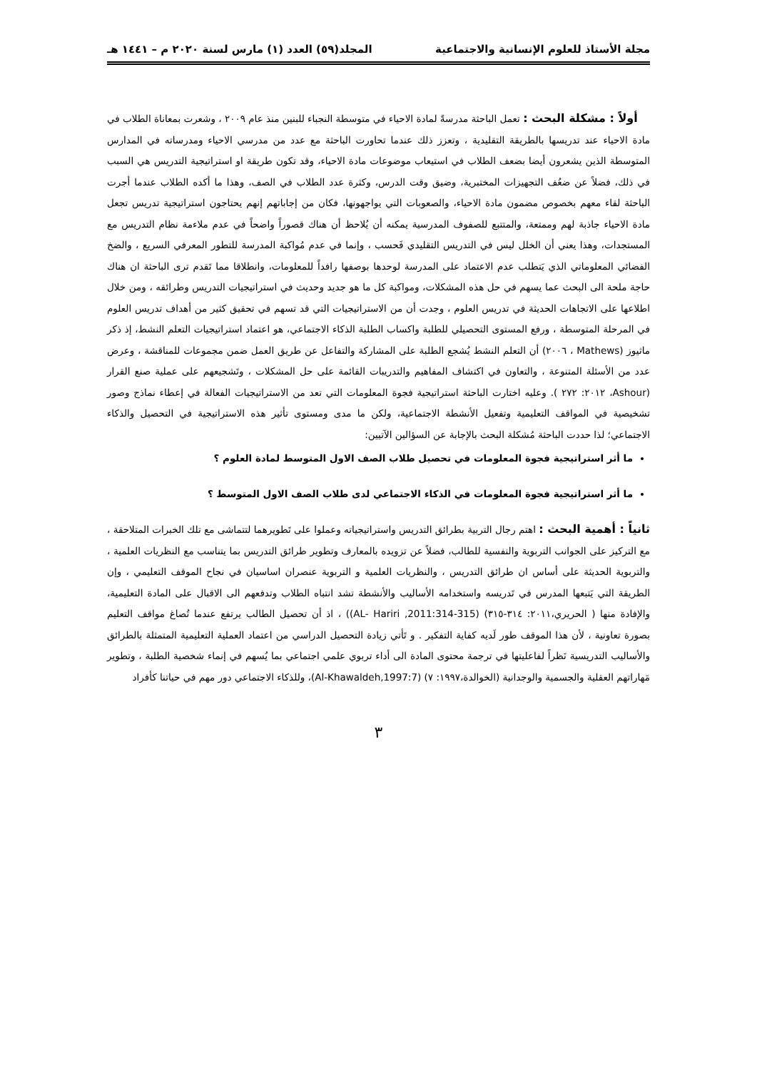مجلة الأستاذ للعلوم الإنسانية والاجتماعية المجلد(٥٩) العدد (١) مارس لسنة ٢٠٢٠ م – ١٤٤١ هـ
أولاً : مشكلة البحث : تعمل الباحثة مدرسةً لمادة الاحياء في متوسطة النجباء للبنين منذ عام ٢٠٠٩ ، وشعرت بمعاناة الطلاب في مادة الاحياء عند تدريسها بالطريقة التقليدية ، وتعزز ذلك عندما تحاورت الباحثة مع عدد من مدرسي الاحياء ومدرساته في المدارس المتوسطة الذين يشعرون أيضا بضعف الطلاب في استيعاب موضوعات مادة الاحياء، وقد تكون طريقة او استراتيجية التدريس هي السبب في ذلك، فضلاً عن ضعُف التجهيزات المختبرية، وضيق وقت الدرس، وكثرة عدد الطلاب في الصف، وهذا ما أكده الطلاب عندما أجرت الباحثة لقاء معهم بخصوص مضمون مادة الاحياء، والصعوبات التي يواجهونها، فكان من إجاباتهم إنهم يحتاجون استراتيجية تدريس تجعل مادة الاحياء جاذبة لهم وممتعة، والمتتبع للصفوف المدرسية يمكنه أن يُلاحظ أن هناك قصوراً واضحاً في عدم ملاءمة نظام التدريس مع المستجدات، وهذا يعني أن الخلل ليس في التدريس التقليدي فَحسب ، وإنما في عدم مُواكبة المدرسة للتطور المعرفي السريع ، والضخ الفضائي المعلوماتي الذي يَتطلب عدم الاعتماد على المدرسة لوحدها بوصفها رافداً للمعلومات، وانطلاقا مما تَقدم ترى الباحثة ان هناك حاجة ملحة الى البحث عما يسهم في حل هذه المشكلات، ومواكبة كل ما هو جديد وحديث في استراتيجيات التدريس وطرائقه ، ومن خلال اطلاعها على الاتجاهات الحديثة في تدريس العلوم ، وجدت أن من الاستراتيجيات التي قد تسهم في تحقيق كثير من أهداف تدريس العلوم في المرحلة المتوسطة ، ورفع المستوى التحصيلي للطلبة واكساب الطلبة الذكاء الاجتماعي، هو اعتماد استراتيجيات التعلم النشط، إذ ذكر ماثيوز (Mathews ، ٢٠٠٦) أن التعلم النشط يُشجع الطلبة على المشاركة والتفاعل عن طريق العمل ضمن مجموعات للمناقشة ، وعرض عدد من الأسئلة المتنوعة ، والتعاون في اكتشاف المفاهيم والتدريبات القائمة على حل المشكلات ، وتَشجيعهم على عملية صنع القرار (Ashour، ٢٠١٢: ٢٧٢ ). وعليه اختارت الباحثة استراتيجية فجوة المعلومات التي تعد من الاستراتيجيات الفعالة في إعطاء نماذج وصور تشخيصية في المواقف التعليمية وتفعيل الأنشطة الاجتماعية، ولكن ما مدى ومستوى تأثير هذه الاستراتيجية في التحصيل والذكاء الاجتماعي؛ لذا حددت الباحثة مُشكلة البحث بالإجابة عن السؤالين الآتيين:
ما أثر استراتيجية فجوة المعلومات في تحصيل طلاب الصف الاول المتوسط لمادة العلوم ؟
ما أثر استراتيجية فجوة المعلومات في الذكاء الاجتماعي لدى طلاب الصف الاول المتوسط ؟
ثانياً : أهمية البحث : اهتم رجال التربية بطرائق التدريس واستراتيجياته وعملوا على تَطويرهما لتتماشى مع تلك الخبرات المتلاحقة ، مع التركيز على الجوانب التربوية والنفسية للطالب، فضلاً عن تزويده بالمعارف وتطوير طرائق التدريس بما يتناسب مع النظريات العلمية ، والتربوية الحديثة على أساس ان طرائق التدريس ، والنظريات العلمية و التربوية عنصران اساسيان في نجاح الموقف التعليمي ، وإن الطريقة التي يَتبعها المدرس في تَدريسه واستخدامه الأساليب والأنشطة تشد انتباه الطلاب وتدفعهم الى الاقبال على المادة التعليمية، والإفادة منها ( الحريري،٢٠١١: ٣١٤-٣١٥) (AL- Hariri ,2011:314-315)) ، اذ أن تحصيل الطالب يرتفع عندما تُصاغ مواقف التعليم بصورة تعاونية ، لأن هذا الموقف طور لَديه كفاية التفكير . و تَأتي زيادة التحصيل الدراسي من اعتماد العملية التعليمية المتمثلة بالطرائق والأساليب التدريسية نَظراً لفاعليتها في ترجمة محتوى المادة الى أداء تربوي علمي اجتماعي بما يُسهم في إنماء شخصية الطلبة ، وتطوير مَهاراتهم العقلية والجسمية والوجدانية (الخوالدة،١٩٩٧: ٧) (Al-Khawaldeh,1997:7)، وللذكاء الاجتماعي دور مهم في حياتنا كأفراد
٣